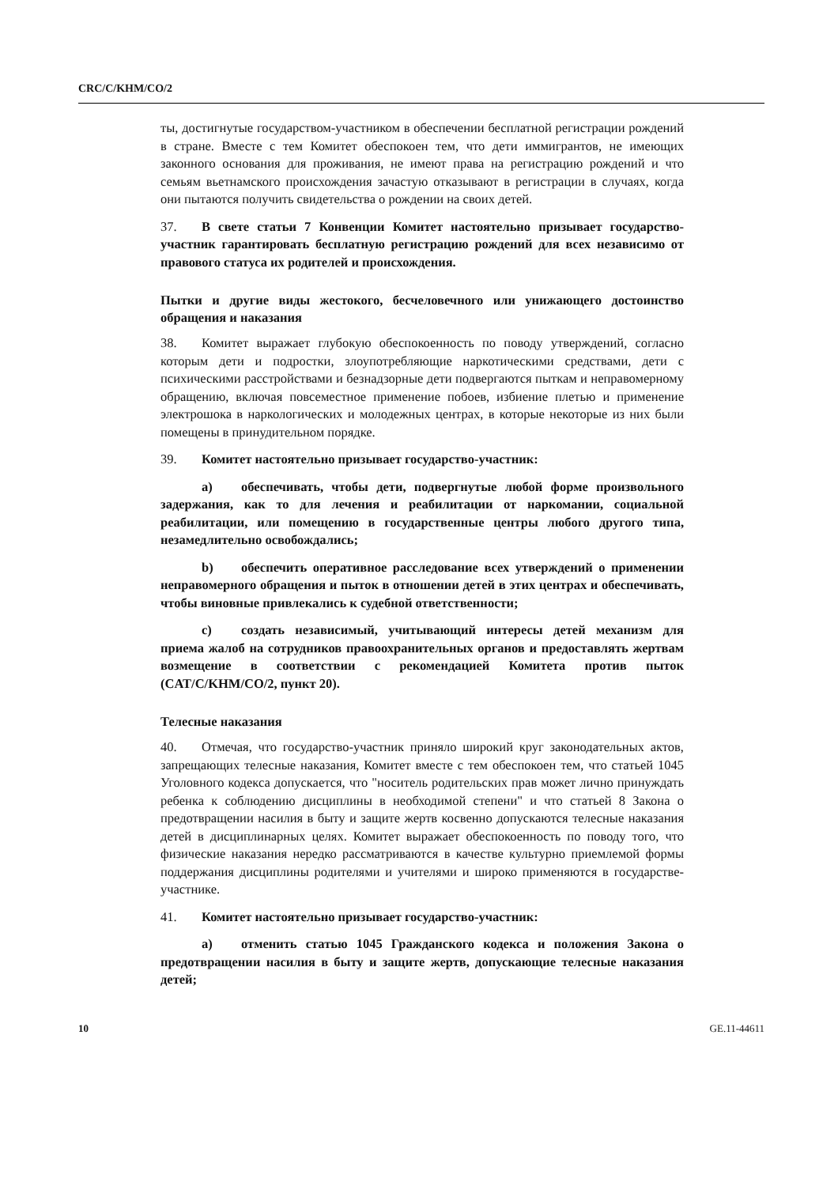CRC/C/KHM/CO/2
ты, достигнутые государством-участником в обеспечении бесплатной регистрации рождений в стране. Вместе с тем Комитет обеспокоен тем, что дети иммигрантов, не имеющих законного основания для проживания, не имеют права на регистрацию рождений и что семьям вьетнамского происхождения зачастую отказывают в регистрации в случаях, когда они пытаются получить свидетельства о рождении на своих детей.
37. В свете статьи 7 Конвенции Комитет настоятельно призывает государство-участник гарантировать бесплатную регистрацию рождений для всех независимо от правового статуса их родителей и происхождения.
Пытки и другие виды жестокого, бесчеловечного или унижающего достоинство обращения и наказания
38. Комитет выражает глубокую обеспокоенность по поводу утверждений, согласно которым дети и подростки, злоупотребляющие наркотическими средствами, дети с психическими расстройствами и безнадзорные дети подвергаются пыткам и неправомерному обращению, включая повсеместное применение побоев, избиение плетью и применение электрошока в наркологических и молодежных центрах, в которые некоторые из них были помещены в принудительном порядке.
39. Комитет настоятельно призывает государство-участник:
a) обеспечивать, чтобы дети, подвергнутые любой форме произвольного задержания, как то для лечения и реабилитации от наркомании, социальной реабилитации, или помещению в государственные центры любого другого типа, незамедлительно освобождались;
b) обеспечить оперативное расследование всех утверждений о применении неправомерного обращения и пыток в отношении детей в этих центрах и обеспечивать, чтобы виновные привлекались к судебной ответственности;
c) создать независимый, учитывающий интересы детей механизм для приема жалоб на сотрудников правоохранительных органов и предоставлять жертвам возмещение в соответствии с рекомендацией Комитета против пыток (CAT/C/KHM/CO/2, пункт 20).
Телесные наказания
40. Отмечая, что государство-участник приняло широкий круг законодательных актов, запрещающих телесные наказания, Комитет вместе с тем обеспокоен тем, что статьей 1045 Уголовного кодекса допускается, что "носитель родительских прав может лично принуждать ребенка к соблюдению дисциплины в необходимой степени" и что статьей 8 Закона о предотвращении насилия в быту и защите жертв косвенно допускаются телесные наказания детей в дисциплинарных целях. Комитет выражает обеспокоенность по поводу того, что физические наказания нередко рассматриваются в качестве культурно приемлемой формы поддержания дисциплины родителями и учителями и широко применяются в государстве-участнике.
41. Комитет настоятельно призывает государство-участник:
a) отменить статью 1045 Гражданского кодекса и положения Закона о предотвращении насилия в быту и защите жертв, допускающие телесные наказания детей;
10 GE.11-44611